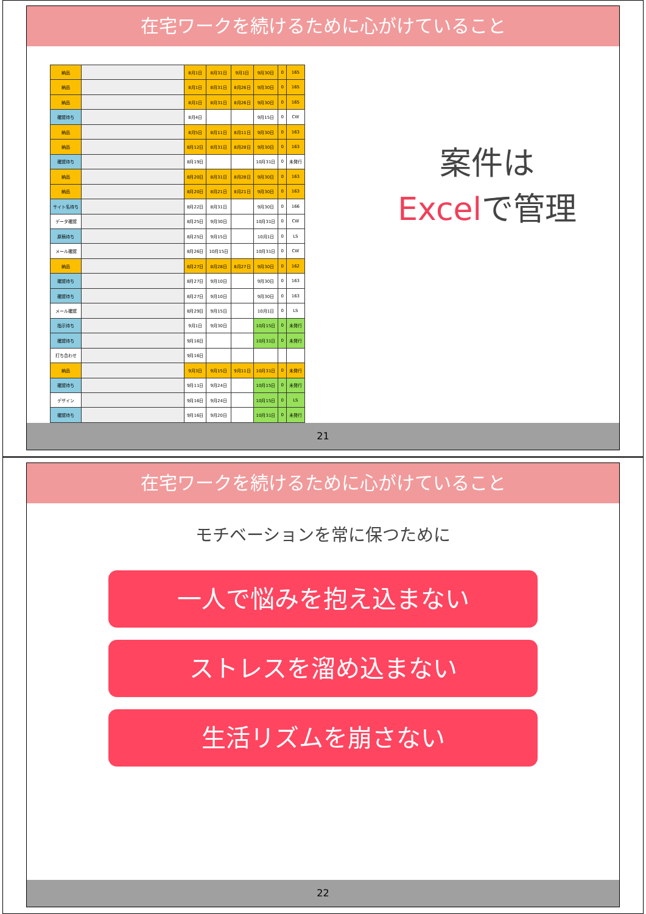在宅ワークを続けるために心がけていること
| 納品 | | 8月1日 | 8月31日 | 9月1日 | 9月30日 | 0 | 165 |
| 納品 | | 8月1日 | 8月31日 | 8月26日 | 9月30日 | 0 | 165 |
| 納品 | | 8月1日 | 8月31日 | 8月26日 | 9月30日 | 0 | 165 |
| 確認待ち | | 8月4日 | | | 9月15日 | 0 | CW |
| 納品 | | 8月5日 | 8月11日 | 8月11日 | 9月30日 | 0 | 163 |
| 納品 | | 8月12日 | 8月31日 | 8月28日 | 9月30日 | 0 | 163 |
| 確認待ち | | 8月19日 | | | 10月31日 | 0 | 未発行 |
| 納品 | | 8月20日 | 8月31日 | 8月28日 | 9月30日 | 0 | 163 |
| 納品 | | 8月20日 | 8月21日 | 8月21日 | 9月30日 | 0 | 163 |
| サイト名待ち | | 8月22日 | 8月31日 | | 9月30日 | 0 | 166 |
| データ確認 | | 8月25日 | 9月30日 | | 10月31日 | 0 | CW |
| 原稿待ち | | 8月25日 | 9月15日 | | 10月1日 | 0 | LS |
| メール確認 | | 8月26日 | 10月15日 | | 10月31日 | 0 | CW |
| 納品 | | 8月27日 | 8月28日 | 8月27日 | 9月30日 | 0 | 162 |
| 確認待ち | | 8月27日 | 9月10日 | | 9月30日 | 0 | 163 |
| 確認待ち | | 8月27日 | 9月10日 | | 9月30日 | 0 | 163 |
| メール確認 | | 8月29日 | 9月15日 | | 10月1日 | 0 | LS |
| 指示待ち | | 9月1日 | 9月30日 | | 10月15日 | 0 | 未発行 |
| 確認待ち | | 9月16日 | | | 10月31日 | 0 | 未発行 |
| 打ち合わせ | | 9月16日 | | | | | |
| 納品 | | 9月3日 | 9月15日 | 9月11日 | 10月31日 | 0 | 未発行 |
| 確認待ち | | 9月11日 | 9月24日 | | 10月15日 | 0 | 未発行 |
| デザイン | | 9月16日 | 9月24日 | | 10月15日 | 0 | LS |
| 確認待ち | | 9月16日 | 9月20日 | | 10月31日 | 0 | 未発行 |
案件は
Excelで管理
21
在宅ワークを続けるために心がけていること
モチベーションを常に保つために
一人で悩みを抱え込まない
ストレスを溜め込まない
生活リズムを崩さない
22